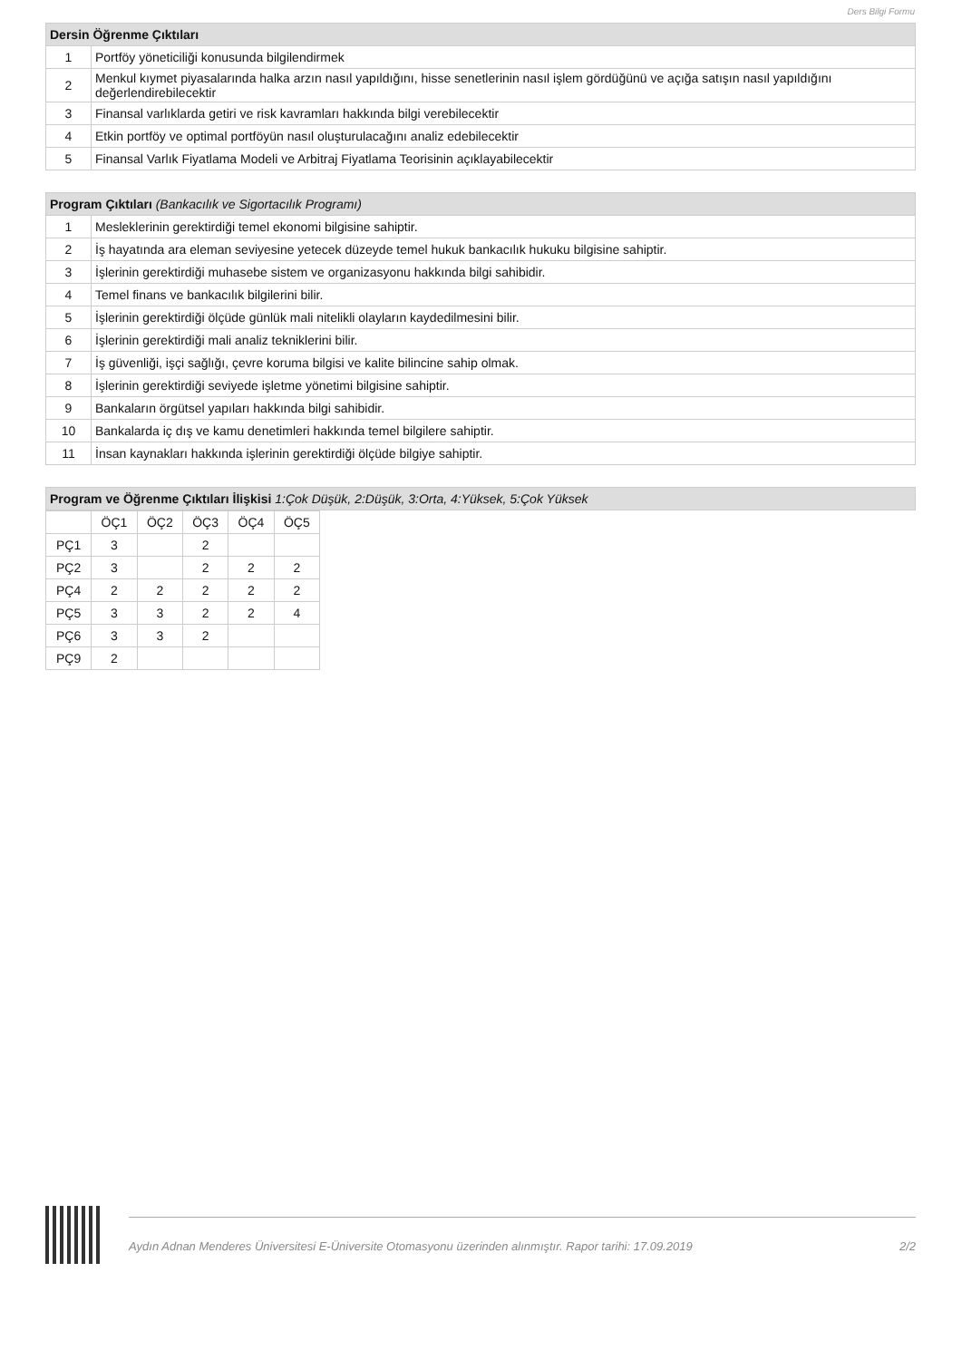Ders Bilgi Formu
| Dersin Öğrenme Çıktıları | |
| --- | --- |
| 1 | Portföy yöneticiliği konusunda bilgilendirmek |
| 2 | Menkul kıymet piyasalarında halka arzın nasıl yapıldığını, hisse senetlerinin nasıl işlem gördüğünü ve açığa satışın nasıl yapıldığını değerlendirebilecektir |
| 3 | Finansal varlıklarda getiri ve risk kavramları hakkında bilgi verebilecektir |
| 4 | Etkin portföy ve optimal portföyün nasıl oluşturulacağını analiz edebilecektir |
| 5 | Finansal Varlık Fiyatlama Modeli ve Arbitraj Fiyatlama Teorisinin açıklayabilecektir |
| Program Çıktıları (Bankacılık ve Sigortacılık Programı) | |
| --- | --- |
| 1 | Mesleklerinin gerektirdiği temel ekonomi bilgisine sahiptir. |
| 2 | İş hayatında ara eleman seviyesine yetecek düzeyde temel hukuk bankacılık hukuku bilgisine sahiptir. |
| 3 | İşlerinin gerektirdiği muhasebe sistem ve organizasyonu hakkında bilgi sahibidir. |
| 4 | Temel finans ve bankacılık bilgilerini bilir. |
| 5 | İşlerinin gerektirdiği ölçüde günlük mali nitelikli olayların kaydedilmesini bilir. |
| 6 | İşlerinin gerektirdiği mali analiz tekniklerini bilir. |
| 7 | İş güvenliği, işçi sağlığı, çevre koruma bilgisi ve kalite bilincine sahip olmak. |
| 8 | İşlerinin gerektirdiği seviyede işletme yönetimi bilgisine sahiptir. |
| 9 | Bankaların örgütsel yapıları hakkında bilgi sahibidir. |
| 10 | Bankalarda iç dış ve kamu denetimleri hakkında temel bilgilere sahiptir. |
| 11 | İnsan kaynakları hakkında işlerinin gerektirdiği ölçüde bilgiye sahiptir. |
| Program ve Öğrenme Çıktıları İlişkisi 1:Çok Düşük, 2:Düşük, 3:Orta, 4:Yüksek, 5:Çok Yüksek |
| --- |
| | ÖÇ1 | ÖÇ2 | ÖÇ3 | ÖÇ4 | ÖÇ5 |
| PÇ1 | 3 | | 2 | | |
| PÇ2 | 3 | | 2 | 2 | 2 |
| PÇ4 | 2 | 2 | 2 | 2 | 2 |
| PÇ5 | 3 | 3 | 2 | 2 | 4 |
| PÇ6 | 3 | 3 | 2 | | |
| PÇ9 | 2 | | | | |
Aydın Adnan Menderes Üniversitesi E-Üniversite Otomasyonu üzerinden alınmıştır. Rapor tarihi: 17.09.2019 2/2